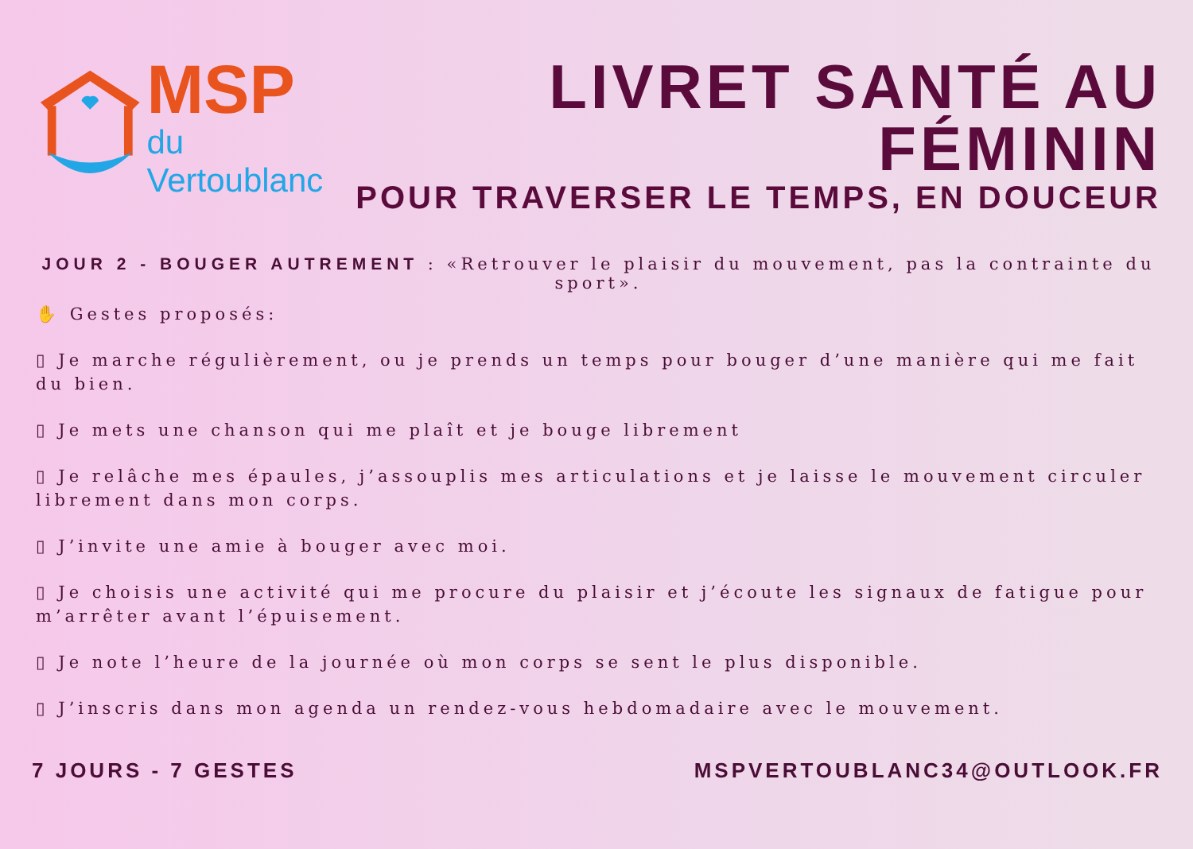MSP
du Vertoublanc
LIVRET SANTÉ AU FÉMININ
POUR TRAVERSER LE TEMPS, EN DOUCEUR
JOUR 2 - BOUGER AUTREMENT : «Retrouver le plaisir du mouvement, pas la contrainte du sport».
✋ Gestes proposés:
▯ Je marche régulièrement, ou je prends un temps pour bouger d’une manière qui me fait du bien.
▯ Je mets une chanson qui me plaît et je bouge librement
▯ Je relâche mes épaules, j’assouplis mes articulations et je laisse le mouvement circuler librement dans mon corps.
▯ J’invite une amie à bouger avec moi.
▯ Je choisis une activité qui me procure du plaisir et j’écoute les signaux de fatigue pour m’arrêter avant l’épuisement.
▯ Je note l’heure de la journée où mon corps se sent le plus disponible.
▯ J’inscris dans mon agenda un rendez-vous hebdomadaire avec le mouvement.
7 JOURS - 7 GESTES MSPVERTOUBLANC34@OUTLOOK.FR